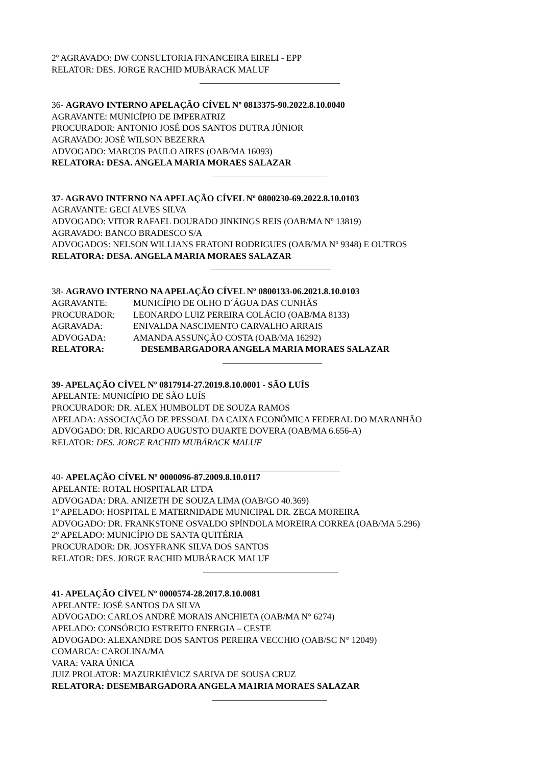2º AGRAVADO: DW CONSULTORIA FINANCEIRA EIRELI - EPP
RELATOR: DES. JORGE RACHID MUBÁRACK MALUF
36- AGRAVO INTERNO APELAÇÃO CÍVEL Nº 0813375-90.2022.8.10.0040
AGRAVANTE: MUNICÍPIO DE IMPERATRIZ
PROCURADOR: ANTONIO JOSÉ DOS SANTOS DUTRA JÚNIOR
AGRAVADO: JOSÉ WILSON BEZERRA
ADVOGADO: MARCOS PAULO AIRES (OAB/MA 16093)
RELATORA: DESA. ANGELA MARIA MORAES SALAZAR
37- AGRAVO INTERNO NA APELAÇÃO CÍVEL Nº 0800230-69.2022.8.10.0103
AGRAVANTE: GECI ALVES SILVA
ADVOGADO: VITOR RAFAEL DOURADO JINKINGS REIS (OAB/MA Nº 13819)
AGRAVADO: BANCO BRADESCO S/A
ADVOGADOS: NELSON WILLIANS FRATONI RODRIGUES (OAB/MA Nº 9348) E OUTROS
RELATORA: DESA. ANGELA MARIA MORAES SALAZAR
38- AGRAVO INTERNO NA APELAÇÃO CÍVEL Nº 0800133-06.2021.8.10.0103
AGRAVANTE: MUNICÍPIO DE OLHO D´ÁGUA DAS CUNHÃS
PROCURADOR: LEONARDO LUIZ PEREIRA COLÁCIO (OAB/MA 8133)
AGRAVADA: ENIVALDA NASCIMENTO CARVALHO ARRAIS
ADVOGADA: AMANDA ASSUNÇÃO COSTA (OAB/MA 16292)
RELATORA: DESEMBARGADORA ANGELA MARIA MORAES SALAZAR
39- APELAÇÃO CÍVEL Nº 0817914-27.2019.8.10.0001 - SÃO LUÍS
APELANTE: MUNICÍPIO DE SÃO LUÍS
PROCURADOR: DR. ALEX HUMBOLDT DE SOUZA RAMOS
APELADA: ASSOCIAÇÃO DE PESSOAL DA CAIXA ECONÔMICA FEDERAL DO MARANHÃO
ADVOGADO: DR. RICARDO AUGUSTO DUARTE DOVERA (OAB/MA 6.656-A)
RELATOR: DES. JORGE RACHID MUBÁRACK MALUF
40- APELAÇÃO CÍVEL Nº 0000096-87.2009.8.10.0117
APELANTE: ROTAL HOSPITALAR LTDA
ADVOGADA: DRA. ANIZETH DE SOUZA LIMA (OAB/GO 40.369)
1º APELADO: HOSPITAL E MATERNIDADE MUNICIPAL DR. ZECA MOREIRA
ADVOGADO: DR. FRANKSTONE OSVALDO SPÍNDOLA MOREIRA CORREA (OAB/MA 5.296)
2º APELADO: MUNICÍPIO DE SANTA QUITÉRIA
PROCURADOR: DR. JOSYFRANK SILVA DOS SANTOS
RELATOR: DES. JORGE RACHID MUBÁRACK MALUF
41- APELAÇÃO CÍVEL Nº 0000574-28.2017.8.10.0081
APELANTE: JOSÉ SANTOS DA SILVA
ADVOGADO: CARLOS ANDRÉ MORAIS ANCHIETA (OAB/MA N° 6274)
APELADO: CONSÓRCIO ESTREITO ENERGIA – CESTE
ADVOGADO: ALEXANDRE DOS SANTOS PEREIRA VECCHIO (OAB/SC N° 12049)
COMARCA: CAROLINA/MA
VARA: VARA ÚNICA
JUIZ PROLATOR: MAZURKIÉVICZ SARIVA DE SOUSA CRUZ
RELATORA: DESEMBARGADORA ANGELA MA1RIA MORAES SALAZAR